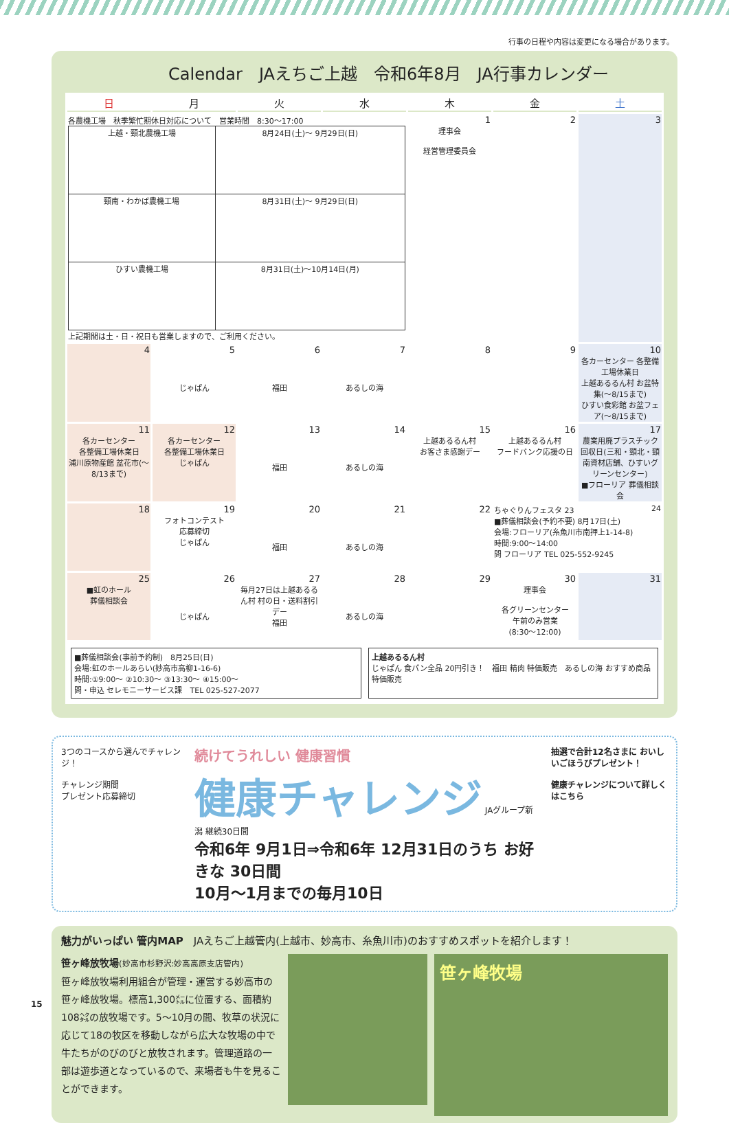行事の日程や内容は変更になる場合があります。
Calendar　JAえちご上越　令和6年8月　JA行事カレンダー
| 日 | 月 | 火 | 水 | 木 | 金 | 土 |
| --- | --- | --- | --- | --- | --- | --- |
| 各農機工場 秋季繁忙期休日対応について 営業時間 8:30〜17:00 / 上越・頸北農機工場 / 8月24日(土)〜 9月29日(日) / / 頸南・わかば農機工場 / 8月31日(土)〜 9月29日(日) / / ひすい農機工場 / 8月31日(土)〜10月14日(月) / 上記期間は土・日・祝日も営業しますので、ご利用ください。 | | | | 1 理事会 経営管理委員会 | 2 | 3 |
| 4 | 5 じゃぱん | 6 福田 | 7 あるしの海 | 8 | 9 | 10 各カーセンター 各整備工場休業日 上越あるるん村 お盆特集(〜8/15まで) ひすい食彩館 お盆フェア(〜8/15まで) |
| 11 各カーセンター 各整備工場休業日 浦川原物産館 盆花市(〜8/13まで) | 12 各カーセンター 各整備工場休業日 じゃぱん | 13 福田 | 14 あるしの海 | 15 上越あるるん村 お客さま感謝デー | 16 上越あるるん村 フードバンク応援の日 | 17 農業用廃プラスチック回収日(三和・頸北・頸南資材店舗、ひすいグリーンセンター) ■フローリア 葬儀相談会 |
| 18 | 19 フォトコンテスト 応募締切 じゃぱん | 20 福田 | 21 あるしの海 | 22 | ちゃぐりんフェスタ 23 24 ■葬儀相談会(予約不要) 8月17日(土) 会場:フローリア(糸魚川市南押上1-14-8) 時間:9:00〜14:00 問 フローリア TEL 025-552-9245 | |
| 25 ■虹のホール 葬儀相談会 | 26 じゃぱん | 27 毎月27日は上越あるるん村 村の日・送料割引デー 福田 | 28 あるしの海 | 29 | 30 理事会 各グリーンセンター 午前のみ営業 (8:30〜12:00) | 31 |
■葬儀相談会(事前予約制)　8月25日(日)
会場:虹のホールあらい(妙高市高柳1-16-6)
時間:①9:00〜 ②10:30〜 ③13:30〜 ④15:00〜
問・申込 セレモニーサービス課　TEL 025-527-2077
上越あるるん村
じゃぱん 食パン全品 20円引き！　福田 精肉 特価販売　あるしの海 おすすめ商品 特価販売
3つのコースから選んでチャレンジ！
チャレンジ期間
プレゼント応募締切
続けてうれしい 健康習慣
健康チャレンジ JAグループ新潟 継続30日間
令和6年 9月1日⇒令和6年 12月31日のうち お好きな 30日間
10月〜1月までの毎月10日
抽選で合計12名さまに おいしいごほうびプレゼント！
健康チャレンジについて詳しくはこちら
魅力がいっぱい 管内MAP　JAえちご上越管内(上越市、妙高市、糸魚川市)のおすすめスポットを紹介します！
笹ヶ峰放牧場(妙高市杉野沢:妙高高原支店管内)
笹ヶ峰放牧場利用組合が管理・運営する妙高市の笹ヶ峰放牧場。標高1,300㍍に位置する、面積約108㌶の放牧場です。5〜10月の間、牧草の状況に応じて18の牧区を移動しながら広大な牧場の中で牛たちがのびのびと放牧されます。管理道路の一部は遊歩道となっているので、来場者も牛を見ることができます。
笹ヶ峰牧場
15